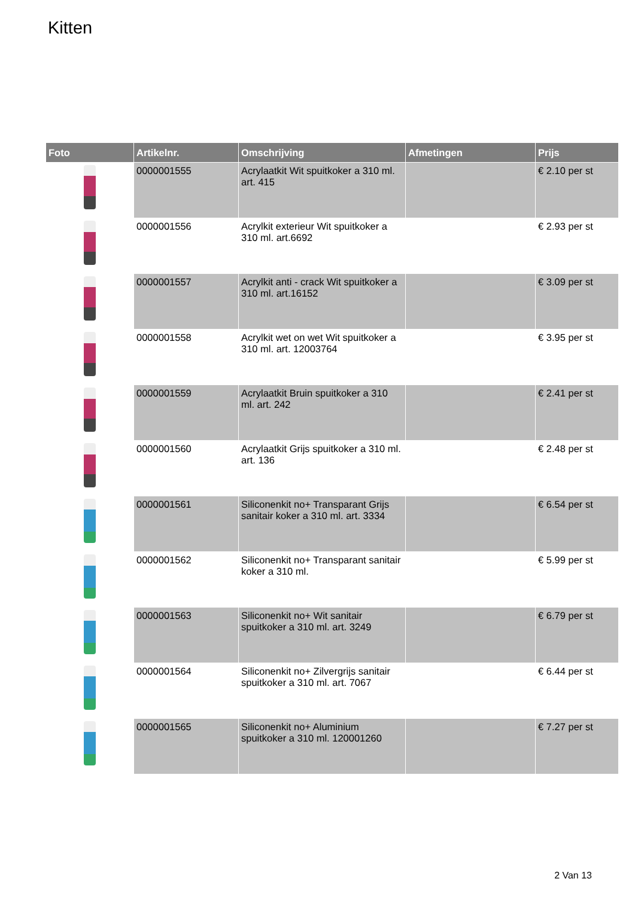Kitten
| Foto | Artikelnr. | Omschrijving | Afmetingen | Prijs |
| --- | --- | --- | --- | --- |
| | 0000001555 | Acrylaatkit Wit spuitkoker a 310 ml. art. 415 | | € 2.10 per st |
| | 0000001556 | Acrylkit exterieur Wit spuitkoker a 310 ml. art.6692 | | € 2.93 per st |
| | 0000001557 | Acrylkit anti - crack Wit spuitkoker a 310 ml. art.16152 | | € 3.09 per st |
| | 0000001558 | Acrylkit wet on wet Wit spuitkoker a 310 ml. art. 12003764 | | € 3.95 per st |
| | 0000001559 | Acrylaatkit Bruin spuitkoker a 310 ml. art. 242 | | € 2.41 per st |
| | 0000001560 | Acrylaatkit Grijs spuitkoker a 310 ml. art. 136 | | € 2.48 per st |
| | 0000001561 | Siliconenkit no+ Transparant Grijs sanitair koker a 310 ml. art. 3334 | | € 6.54 per st |
| | 0000001562 | Siliconenkit no+ Transparant sanitair koker a 310 ml. | | € 5.99 per st |
| | 0000001563 | Siliconenkit no+ Wit sanitair spuitkoker a 310 ml. art. 3249 | | € 6.79 per st |
| | 0000001564 | Siliconenkit no+ Zilvergrijs sanitair spuitkoker a 310 ml. art. 7067 | | € 6.44 per st |
| | 0000001565 | Siliconenkit no+ Aluminium spuitkoker a 310 ml. 120001260 | | € 7.27 per st |
2 Van 13